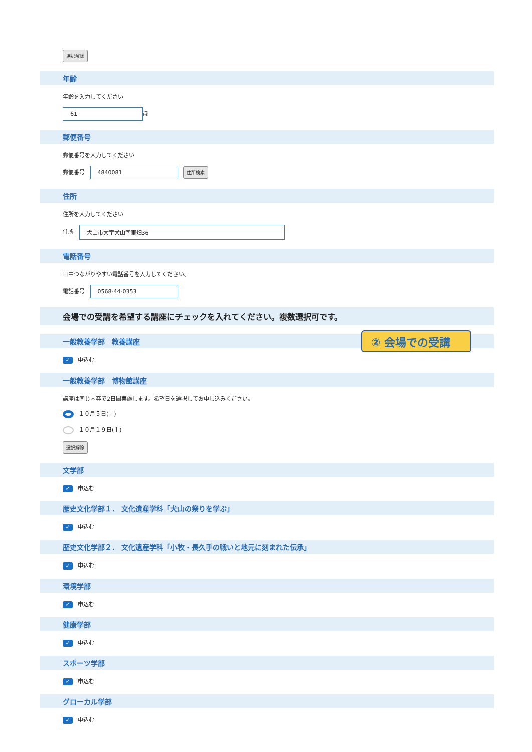選択解除
年齢
年齢を入力してください
61 歳
郵便番号
郵便番号を入力してください
郵便番号 4840081 住所検索
住所
住所を入力してください
住所 犬山市大字犬山字東畑36
電話番号
日中つながりやすい電話番号を入力してください。
電話番号 0568-44-0353
会場での受講を希望する講座にチェックを入れてください。複数選択可です。
一般教養学部　教養講座 ② 会場での受講
✓ 申込む
一般教養学部　博物館講座
講座は同じ内容で2日間実施します。希望日を選択してお申し込みください。
１０月５日(土)
１０月１９日(土)
選択解除
文学部
✓ 申込む
歴史文化学部１． 文化遺産学科「犬山の祭りを学ぶ」
✓ 申込む
歴史文化学部２． 文化遺産学科「小牧・長久手の戦いと地元に刻まれた伝承」
✓ 申込む
環境学部
✓ 申込む
健康学部
✓ 申込む
スポーツ学部
✓ 申込む
グローカル学部
✓ 申込む